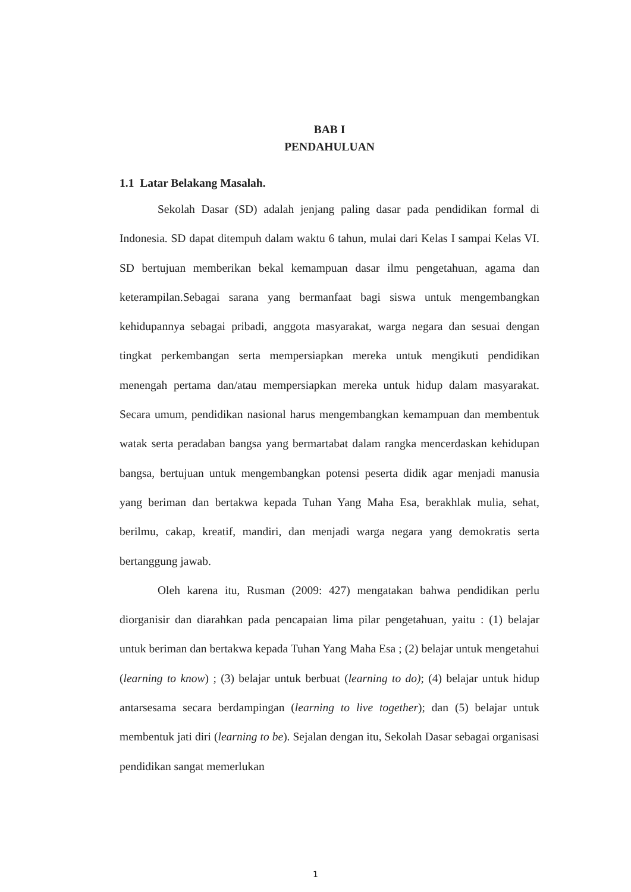BAB I
PENDAHULUAN
1.1 Latar Belakang Masalah.
Sekolah Dasar (SD) adalah jenjang paling dasar pada pendidikan formal di Indonesia. SD dapat ditempuh dalam waktu 6 tahun, mulai dari Kelas I sampai Kelas VI. SD bertujuan memberikan bekal kemampuan dasar ilmu pengetahuan, agama dan keterampilan.Sebagai sarana yang bermanfaat bagi siswa untuk mengembangkan kehidupannya sebagai pribadi, anggota masyarakat, warga negara dan sesuai dengan tingkat perkembangan serta mempersiapkan mereka untuk mengikuti pendidikan menengah pertama dan/atau mempersiapkan mereka untuk hidup dalam masyarakat. Secara umum, pendidikan nasional harus mengembangkan kemampuan dan membentuk watak serta peradaban bangsa yang bermartabat dalam rangka mencerdaskan kehidupan bangsa, bertujuan untuk mengembangkan potensi peserta didik agar menjadi manusia yang beriman dan bertakwa kepada Tuhan Yang Maha Esa, berakhlak mulia, sehat, berilmu, cakap, kreatif, mandiri, dan menjadi warga negara yang demokratis serta bertanggung jawab.
Oleh karena itu, Rusman (2009: 427) mengatakan bahwa pendidikan perlu diorganisir dan diarahkan pada pencapaian lima pilar pengetahuan, yaitu : (1) belajar untuk beriman dan bertakwa kepada Tuhan Yang Maha Esa ; (2) belajar untuk mengetahui (learning to know) ; (3) belajar untuk berbuat (learning to do); (4) belajar untuk hidup antarsesama secara berdampingan (learning to live together); dan (5) belajar untuk membentuk jati diri (learning to be). Sejalan dengan itu, Sekolah Dasar sebagai organisasi pendidikan sangat memerlukan
1